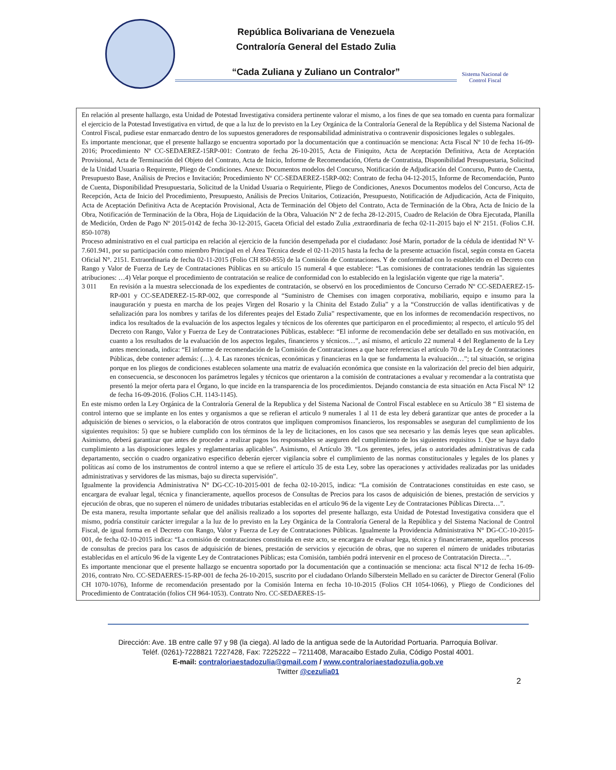República Bolivariana de Venezuela
Contraloría General del Estado Zulia
“Cada Zuliana y Zuliano un Contralor”
Sistema Nacional de Control Fiscal
En relación al presente hallazgo, esta Unidad de Potestad Investigativa considera pertinente valorar el mismo, a los fines de que sea tomado en cuenta para formalizar el ejercicio de la Potestad Investigativa en virtud, de que a la luz de lo previsto en la Ley Orgánica de la Contraloría General de la República y del Sistema Nacional de Control Fiscal, pudiese estar enmarcado dentro de los supuestos generadores de responsabilidad administrativa o contravenir disposiciones legales o sublegales.
Es importante mencionar, que el presente hallazgo se encuentra soportado por la documentación que a continuación se menciona: Acta Fiscal Nº 10 de fecha 16-09-2016; Procedimiento Nº CC-SEDAEREZ-15RP-001: Contrato de fecha 26-10-2015, Acta de Finiquito, Acta de Aceptación Definitiva, Acta de Aceptación Provisional, Acta de Terminación del Objeto del Contrato, Acta de Inicio, Informe de Recomendación, Oferta de Contratista, Disponibilidad Presupuestaria, Solicitud de la Unidad Usuaria o Requirente, Pliego de Condiciones. Anexo: Documentos modelos del Concurso, Notificación de Adjudicación del Concurso, Punto de Cuenta, Presupuesto Base, Análisis de Precios e Invitación; Procedimiento Nº CC-SEDAEREZ-15RP-002: Contrato de fecha 04-12-2015, Informe de Recomendación, Punto de Cuenta, Disponibilidad Presupuestaria, Solicitud de la Unidad Usuaria o Requiriente, Pliego de Condiciones, Anexos Documentos modelos del Concurso, Acta de Recepción, Acta de Inicio del Procedimiento, Presupuesto, Análisis de Precios Unitarios, Cotización, Presupuesto, Notificación de Adjudicación, Acta de Finiquito, Acta de Aceptación Definitiva Acta de Aceptación Provisional, Acta de Terminación del Objeto del Contrato, Acta de Terminación de la Obra, Acta de Inicio de la Obra, Notificación de Terminación de la Obra, Hoja de Liquidación de la Obra, Valuación Nº 2 de fecha 28-12-2015, Cuadro de Relación de Obra Ejecutada, Planilla de Medición, Orden de Pago Nº 2015-0142 de fecha 30-12-2015, Gaceta Oficial del estado Zulia ,extraordinaria de fecha 02-11-2015 bajo el Nº 2151. (Folios C.H. 850-1078)
Proceso administrativo en el cual participa en relación al ejercicio de la función desempeñada por el ciudadano: José Marín, portador de la cédula de identidad N° V-7.601.941, por su participación como miembro Principal en el Área Técnica desde el 02-11-2015 hasta la fecha de la presente actuación fiscal, según consta en Gaceta Oficial N°. 2151. Extraordinaria de fecha 02-11-2015 (Folio CH 850-855) de la Comisión de Contrataciones. Y de conformidad con lo establecido en el Decreto con Rango y Valor de Fuerza de Ley de Contrataciones Públicas en su artículo 15 numeral 4 que establece: “Las comisiones de contrataciones tendrán las siguientes atribuciones: …4) Velar porque el procedimiento de contratación se realice de conformidad con lo establecido en la legislación vigente que rige la materia”.
3 011 En revisión a la muestra seleccionada de los expedientes de contratación, se observó en los procedimientos de Concurso Cerrado Nº CC-SEDAEREZ-15-RP-001 y CC-SEADEREZ-15-RP-002, que corresponde al “Suministro de Chemises con imagen corporativa, mobiliario, equipo e insumo para la inauguración y puesta en marcha de los peajes Virgen del Rosario y la Chinita del Estado Zulia” y a la “Construcción de vallas identificativas y de señalización para los nombres y tarifas de los diferentes peajes del Estado Zulia” respectivamente, que en los informes de recomendación respectivos, no indica los resultados de la evaluación de los aspectos legales y técnicos de los oferentes que participaron en el procedimiento; al respecto, el artículo 95 del Decreto con Rango, Valor y Fuerza de Ley de Contrataciones Públicas, establece: “El informe de recomendación debe ser detallado en sus motivación, en cuanto a los resultados de la evaluación de los aspectos legales, financieros y técnicos…”, así mismo, el artículo 22 numeral 4 del Reglamento de la Ley antes mencionada, indica: “El informe de recomendación de la Comisión de Contrataciones a que hace referencias el artículo 70 de la Ley de Contrataciones Públicas, debe contener además: (…). 4. Las razones técnicas, económicas y financieras en la que se fundamenta la evaluación…”; tal situación, se origina porque en los pliegos de condiciones establecen solamente una matriz de evaluación económica que consiste en la valorización del precio del bien adquirir, en consecuencia, se desconocen los parámetros legales y técnicos que orientaron a la comisión de contrataciones a evaluar y recomendar a la contratista que presentó la mejor oferta para el Órgano, lo que incide en la transparencia de los procedimientos. Dejando constancia de esta situación en Acta Fiscal N° 12 de fecha 16-09-2016. (Folios C.H. 1143-1145).
En este mismo orden la Ley Orgánica de la Contraloría General de la Republica y del Sistema Nacional de Control Fiscal establece en su Artículo 38 “ El sistema de control interno que se implante en los entes y organismos a que se refieran el articulo 9 numerales 1 al 11 de esta ley deberá garantizar que antes de proceder a la adquisición de bienes o servicios, o la elaboración de otros contratos que impliquen compromisos financieros, los responsables se aseguran del cumplimiento de los siguientes requisitos: 5) que se hubiere cumplido con los términos de la ley de licitaciones, en los casos que sea necesario y las demás leyes que sean aplicables. Asimismo, deberá garantizar que antes de proceder a realizar pagos los responsables se aseguren del cumplimiento de los siguientes requisitos 1. Que se haya dado cumplimiento a las disposiciones legales y reglamentarias aplicables”. Asimismo, el Artículo 39. “Los gerentes, jefes, jefas o autoridades administrativas de cada departamento, sección o cuadro organizativo especifico deberán ejercer vigilancia sobre el cumplimiento de las normas constitucionales y legales de los planes y políticas así como de los instrumentos de control interno a que se refiere el artículo 35 de esta Ley, sobre las operaciones y actividades realizadas por las unidades administrativas y servidores de las mismas, bajo su directa supervisión”.
Igualmente la providencia Administrativa N° DG-CC-10-2015-001 de fecha 02-10-2015, indica: “La comisión de Contrataciones constituidas en este caso, se encargara de evaluar legal, técnica y financieramente, aquellos procesos de Consultas de Precios para los casos de adquisición de bienes, prestación de servicios y ejecución de obras, que no superen el número de unidades tributarias establecidas en el artículo 96 de la vigente Ley de Contrataciones Públicas Directa…”.
De esta manera, resulta importante señalar que del análisis realizado a los soportes del presente hallazgo, esta Unidad de Potestad Investigativa considera que el mismo, podría constituir carácter irregular a la luz de lo previsto en la Ley Orgánica de la Contraloría General de la República y del Sistema Nacional de Control Fiscal, de igual forma en el Decreto con Rango, Valor y Fuerza de Ley de Contrataciones Públicas. Igualmente la Providencia Administrativa N° DG-CC-10-2015-001, de fecha 02-10-2015 indica: “La comisión de contrataciones constituida en este acto, se encargara de evaluar lega, técnica y financieramente, aquellos procesos de consultas de precios para los casos de adquisición de bienes, prestación de servicios y ejecución de obras, que no superen el número de unidades tributarias establecidas en el artículo 96 de la vigente Ley de Contrataciones Públicas; esta Comisión, también podrá intervenir en el proceso de Contratación Directa…”.
Es importante mencionar que el presente hallazgo se encuentra soportado por la documentación que a continuación se menciona: acta fiscal N°12 de fecha 16-09-2016, contrato Nro. CC-SEDAERES-15-RP-001 de fecha 26-10-2015, suscrito por el ciudadano Orlando Silberstein Mellado en su carácter de Director General (Folio CH 1070-1076), Informe de recomendación presentado por la Comisión Interna en fecha 10-10-2015 (Folios CH 1054-1066), y Pliego de Condiciones del Procedimiento de Contratación (folios CH 964-1053). Contrato Nro. CC-SEDAERES-15-
Dirección: Ave. 1B entre calle 97 y 98 (la ciega). Al lado de la antigua sede de la Autoridad Portuaria. Parroquia Bolívar.
Teléf. (0261)-7228821 7227428, Fax: 7225222 – 7211408, Maracaibo Estado Zulia, Código Postal 4001.
E-mail: contraloriaestadozulia@gmail.com / www.contraloriaestadozulia.gob.ve
Twitter @cezulia01
2